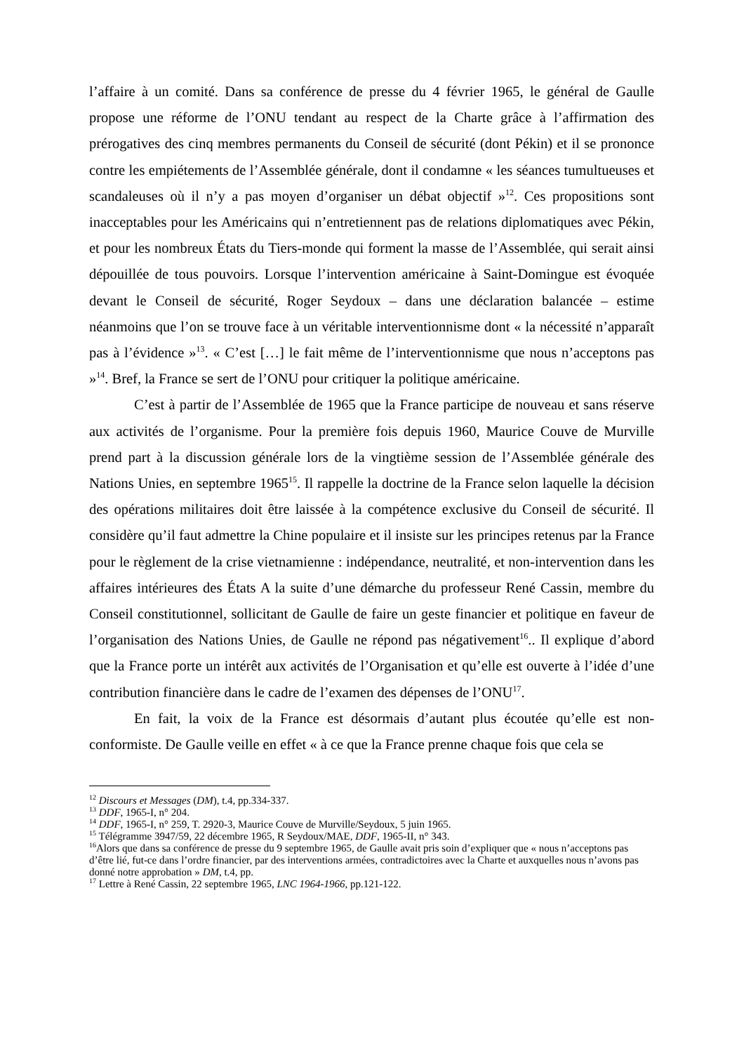l’affaire à un comité. Dans sa conférence de presse du 4 février 1965, le général de Gaulle propose une réforme de l’ONU tendant au respect de la Charte grâce à l’affirmation des prérogatives des cinq membres permanents du Conseil de sécurité (dont Pékin) et il se prononce contre les empiétements de l’Assemblée générale, dont il condamne « les séances tumultueuses et scandaleuses où il n’y a pas moyen d’organiser un débat objectif »<sup>12</sup>. Ces propositions sont inacceptables pour les Américains qui n’entretiennent pas de relations diplomatiques avec Pékin, et pour les nombreux États du Tiers-monde qui forment la masse de l’Assemblée, qui serait ainsi dépouillée de tous pouvoirs. Lorsque l’intervention américaine à Saint-Domingue est évoquée devant le Conseil de sécurité, Roger Seydoux – dans une déclaration balancée – estime néanmoins que l’on se trouve face à un véritable interventionnisme dont « la nécessité n’apparaît pas à l’évidence »<sup>13</sup>. « C’est […] le fait même de l’interventionnisme que nous n’acceptons pas »<sup>14</sup>. Bref, la France se sert de l’ONU pour critiquer la politique américaine.
C’est à partir de l’Assemblée de 1965 que la France participe de nouveau et sans réserve aux activités de l’organisme. Pour la première fois depuis 1960, Maurice Couve de Murville prend part à la discussion générale lors de la vingtième session de l’Assemblée générale des Nations Unies, en septembre 1965<sup>15</sup>. Il rappelle la doctrine de la France selon laquelle la décision des opérations militaires doit être laissée à la compétence exclusive du Conseil de sécurité. Il considère qu’il faut admettre la Chine populaire et il insiste sur les principes retenus par la France pour le règlement de la crise vietnamienne : indépendance, neutralité, et non-intervention dans les affaires intérieures des États A la suite d’une démarche du professeur René Cassin, membre du Conseil constitutionnel, sollicitant de Gaulle de faire un geste financier et politique en faveur de l’organisation des Nations Unies, de Gaulle ne répond pas négativement<sup>16</sup>.. Il explique d’abord que la France porte un intérêt aux activités de l’Organisation et qu’elle est ouverte à l’idée d’une contribution financière dans le cadre de l’examen des dépenses de l’ONU<sup>17</sup>.
En fait, la voix de la France est désormais d’autant plus écoutée qu’elle est non-conformiste. De Gaulle veille en effet « à ce que la France prenne chaque fois que cela se
<sup>12</sup> Discours et Messages (DM), t.4, pp.334-337.
<sup>13</sup> DDF, 1965-I, n° 204.
<sup>14</sup> DDF, 1965-I, n° 259, T. 2920-3, Maurice Couve de Murville/Seydoux, 5 juin 1965.
<sup>15</sup> Télégramme 3947/59, 22 décembre 1965, R Seydoux/MAE, DDF, 1965-II, n° 343.
<sup>16</sup> Alors que dans sa conférence de presse du 9 septembre 1965, de Gaulle avait pris soin d’expliquer que « nous n’acceptons pas d’être lié, fut-ce dans l’ordre financier, par des interventions armées, contradictoires avec la Charte et auxquelles nous n’avons pas donné notre approbation » DM, t.4, pp.
<sup>17</sup> Lettre à René Cassin, 22 septembre 1965, LNC 1964-1966, pp.121-122.